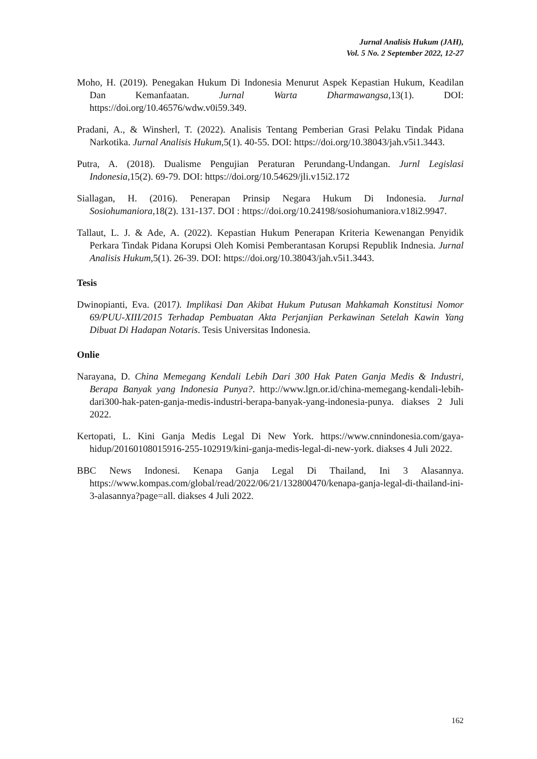Jurnal Analisis Hukum (JAH),
Vol. 5 No. 2 September 2022, 12-27
Moho, H. (2019). Penegakan Hukum Di Indonesia Menurut Aspek Kepastian Hukum, Keadilan Dan Kemanfaatan. Jurnal Warta Dharmawangsa,13(1). DOI: https://doi.org/10.46576/wdw.v0i59.349.
Pradani, A., & Winsherl, T. (2022). Analisis Tentang Pemberian Grasi Pelaku Tindak Pidana Narkotika. Jurnal Analisis Hukum,5(1). 40-55. DOI: https://doi.org/10.38043/jah.v5i1.3443.
Putra, A. (2018). Dualisme Pengujian Peraturan Perundang-Undangan. Jurnl Legislasi Indonesia,15(2). 69-79. DOI: https://doi.org/10.54629/jli.v15i2.172
Siallagan, H. (2016). Penerapan Prinsip Negara Hukum Di Indonesia. Jurnal Sosiohumaniora,18(2). 131-137. DOI : https://doi.org/10.24198/sosiohumaniora.v18i2.9947.
Tallaut, L. J. & Ade, A. (2022). Kepastian Hukum Penerapan Kriteria Kewenangan Penyidik Perkara Tindak Pidana Korupsi Oleh Komisi Pemberantasan Korupsi Republik Indnesia. Jurnal Analisis Hukum,5(1). 26-39. DOI: https://doi.org/10.38043/jah.v5i1.3443.
Tesis
Dwinopianti, Eva. (2017). Implikasi Dan Akibat Hukum Putusan Mahkamah Konstitusi Nomor 69/PUU-XIII/2015 Terhadap Pembuatan Akta Perjanjian Perkawinan Setelah Kawin Yang Dibuat Di Hadapan Notaris. Tesis Universitas Indonesia.
Onlie
Narayana, D. China Memegang Kendali Lebih Dari 300 Hak Paten Ganja Medis & Industri, Berapa Banyak yang Indonesia Punya?. http://www.lgn.or.id/china-memegang-kendali-lebih-dari300-hak-paten-ganja-medis-industri-berapa-banyak-yang-indonesia-punya. diakses 2 Juli 2022.
Kertopati, L. Kini Ganja Medis Legal Di New York. https://www.cnnindonesia.com/gaya-hidup/20160108015916-255-102919/kini-ganja-medis-legal-di-new-york. diakses 4 Juli 2022.
BBC News Indonesi. Kenapa Ganja Legal Di Thailand, Ini 3 Alasannya. https://www.kompas.com/global/read/2022/06/21/132800470/kenapa-ganja-legal-di-thailand-ini-3-alasannya?page=all. diakses 4 Juli 2022.
162